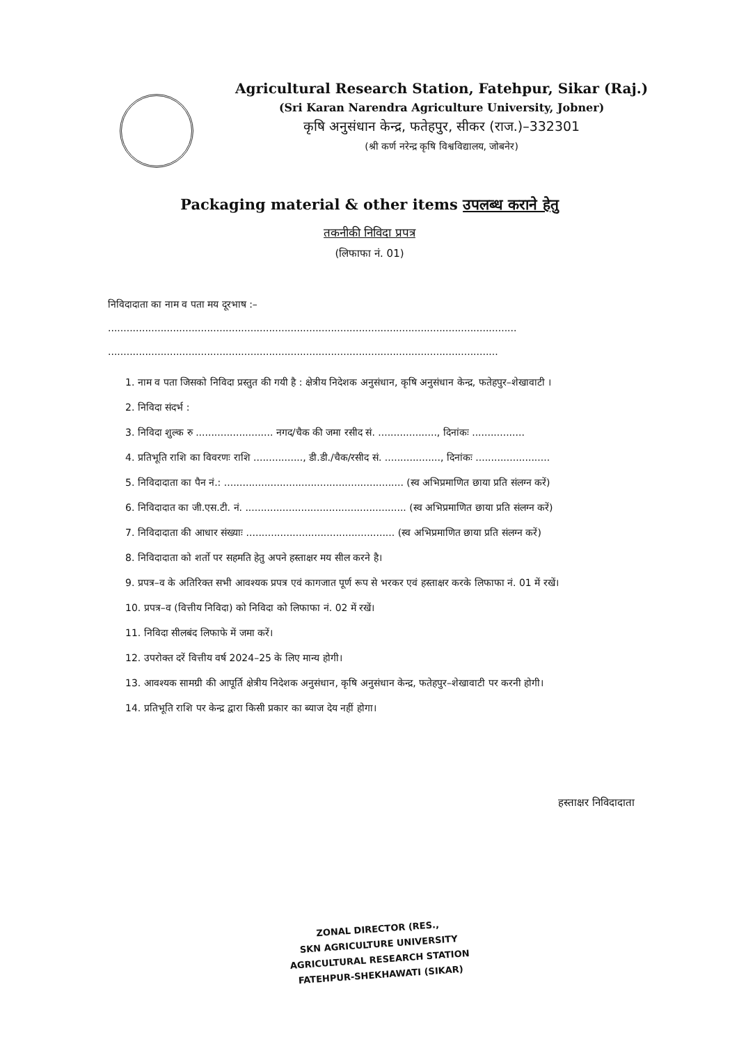Agricultural Research Station, Fatehpur, Sikar (Raj.)
(Sri Karan Narendra Agriculture University, Jobner)
कृषि अनुसंधान केन्द्र, फतेहपुर, सीकर (राज.)–332301
(श्री कर्ण नरेन्द्र कृषि विश्वविद्यालय, जोबनेर)
Packaging material & other items उपलब्ध कराने हेतु
तकनीकी निविदा प्रपत्र
(लिफाफा नं. 01)
निविदादाता का नाम व पता मय दूरभाष :– ....................................................................................................................................
..............................................................................................................................
1. नाम व पता जिसको निविदा प्रस्तुत की गयी है : क्षेत्रीय निदेशक अनुसंधान, कृषि अनुसंधान केन्द्र, फतेहपुर–शेखावाटी ।
2. निविदा संदर्भ :
3. निविदा शुल्क रु ......................... नगद/चैक की जमा रसीद सं. ..................., दिनांकः .................
4. प्रतिभूति राशि का विवरणः राशि ................, डी.डी./चैक/रसीद सं. .................., दिनांकः ........................
5. निविदादाता का पैन नं.: .......................................................... (स्व अभिप्रमाणित छाया प्रति संलग्न करें)
6. निविदादात का जी.एस.टी. नं. .................................................... (स्व अभिप्रमाणित छाया प्रति संलग्न करें)
7. निविदादाता की आधार संख्याः ................................................ (स्व अभिप्रमाणित छाया प्रति संलग्न करें)
8. निविदादाता को शर्तो पर सहमति हेतु अपने हस्ताक्षर मय सील करने है।
9. प्रपत्र–व के अतिरिक्त सभी आवश्यक प्रपत्र एवं कागजात पूर्ण रूप से भरकर एवं हस्ताक्षर करके लिफाफा नं. 01 में रखें।
10. प्रपत्र–व (वित्तीय निविदा) को निविदा को लिफाफा नं. 02 में रखें।
11. निविदा सीलबंद लिफाफे में जमा करें।
12. उपरोक्त दरें वित्तीय वर्ष 2024–25 के लिए मान्य होगी।
13. आवश्यक सामग्री की आपूर्ति क्षेत्रीय निदेशक अनुसंधान, कृषि अनुसंधान केन्द्र, फतेहपुर–शेखावाटी पर करनी होगी।
14. प्रतिभूति राशि पर केन्द्र द्वारा किसी प्रकार का ब्याज देय नहीं होगा।
हस्ताक्षर निविदादाता
ZONAL DIRECTOR (RES.,
SKN AGRICULTURE UNIVERSITY
AGRICULTURAL RESEARCH STATION
FATEHPUR-SHEKHAWATI (SIKAR)